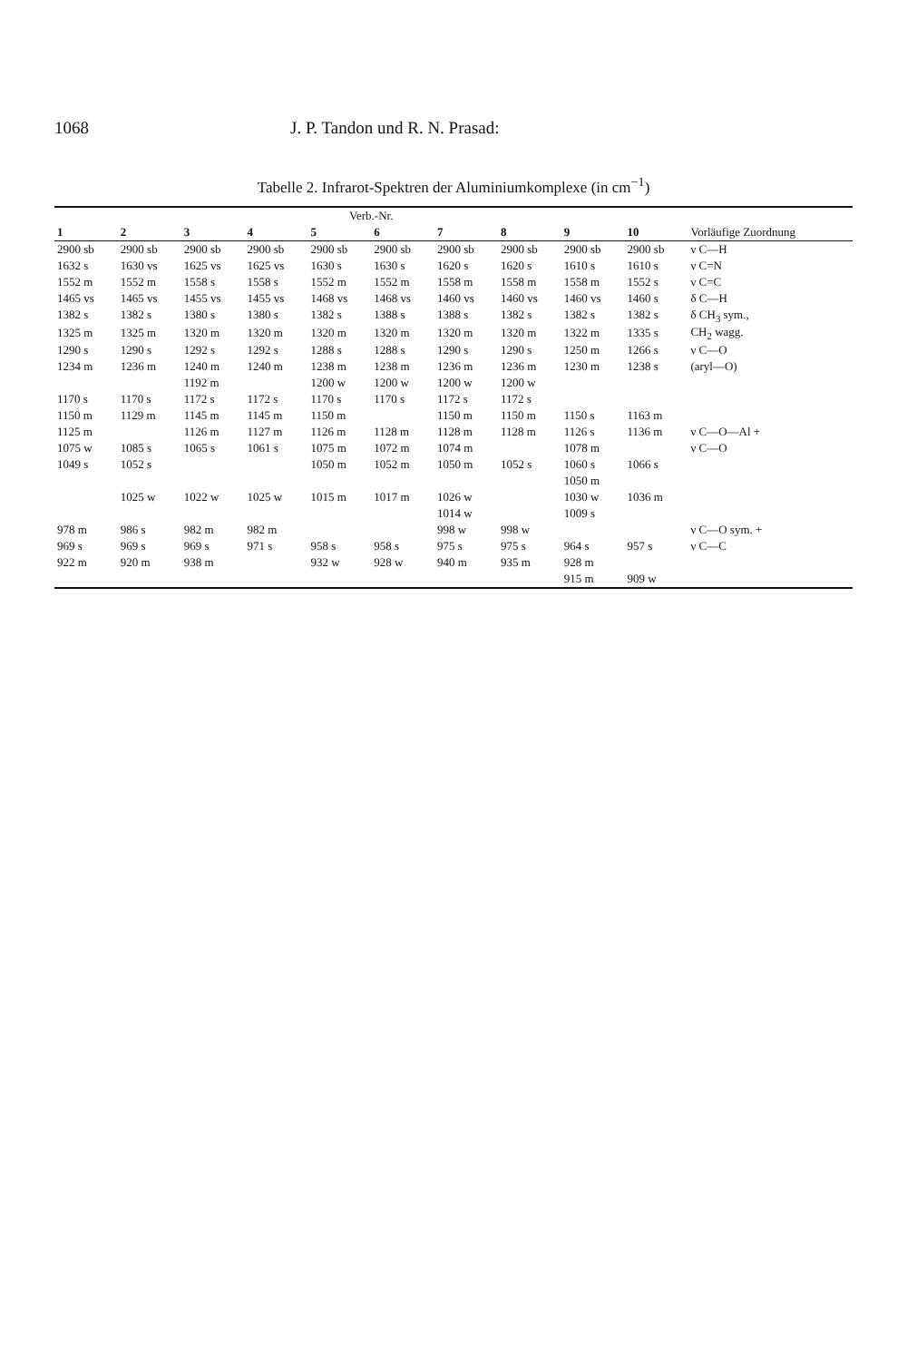1068 J. P. Tandon und R. N. Prasad:
Tabelle 2. Infrarot-Spektren der Aluminiumkomplexe (in cm<sup>−1</sup>)
| Verb.-Nr. | | | | | | | | | | |
| --- | --- | --- | --- | --- | --- | --- | --- | --- | --- | --- |
| 1 | 2 | 3 | 4 | 5 | 6 | 7 | 8 | 9 | 10 | Vorläufige Zuordnung |
| 2900 sb | 2900 sb | 2900 sb | 2900 sb | 2900 sb | 2900 sb | 2900 sb | 2900 sb | 2900 sb | 2900 sb | ν C—H |
| 1632 s | 1630 vs | 1625 vs | 1625 vs | 1630 s | 1630 s | 1620 s | 1620 s | 1610 s | 1610 s | ν C=N |
| 1552 m | 1552 m | 1558 s | 1558 s | 1552 m | 1552 m | 1558 m | 1558 m | 1558 m | 1552 s | ν C=C |
| 1465 vs | 1465 vs | 1455 vs | 1455 vs | 1468 vs | 1468 vs | 1460 vs | 1460 vs | 1460 vs | 1460 s | δ C—H |
| 1382 s | 1382 s | 1380 s | 1380 s | 1382 s | 1388 s | 1388 s | 1382 s | 1382 s | 1382 s | δ CH<sub>3</sub> sym., |
| 1325 m | 1325 m | 1320 m | 1320 m | 1320 m | 1320 m | 1320 m | 1320 m | 1322 m | 1335 s | CH<sub>2</sub> wagg. |
| 1290 s | 1290 s | 1292 s | 1292 s | 1288 s | 1288 s | 1290 s | 1290 s | 1250 m | 1266 s | ν C—O |
| 1234 m | 1236 m | 1240 m | 1240 m | 1238 m | 1238 m | 1236 m | 1236 m | 1230 m | 1238 s | (aryl—O) |
| | | 1192 m | | 1200 w | 1200 w | 1200 w | 1200 w | | | |
| 1170 s | 1170 s | 1172 s | 1172 s | 1170 s | 1170 s | 1172 s | 1172 s | | | |
| 1150 m | 1129 m | 1145 m | 1145 m | 1150 m | | 1150 m | 1150 m | 1150 s | 1163 m | |
| 1125 m | | 1126 m | 1127 m | 1126 m | 1128 m | 1128 m | 1128 m | 1126 s | 1136 m | ν C—O—Al + |
| 1075 w | 1085 s | 1065 s | 1061 s | 1075 m | 1072 m | 1074 m | | 1078 m | | ν C—O |
| 1049 s | 1052 s | | | 1050 m | 1052 m | 1050 m | 1052 s | 1060 s | 1066 s | |
| | | | | | | | | 1050 m | | |
| | 1025 w | 1022 w | 1025 w | 1015 m | 1017 m | 1026 w | | 1030 w | 1036 m | |
| | | | | | | 1014 w | | 1009 s | | |
| 978 m | 986 s | 982 m | 982 m | | | 998 w | 998 w | | | ν C—O sym. + |
| 969 s | 969 s | 969 s | 971 s | 958 s | 958 s | 975 s | 975 s | 964 s | 957 s | ν C—C |
| 922 m | 920 m | 938 m | | 932 w | 928 w | 940 m | 935 m | 928 m | | |
| | | | | | | | | 915 m | 909 w | |